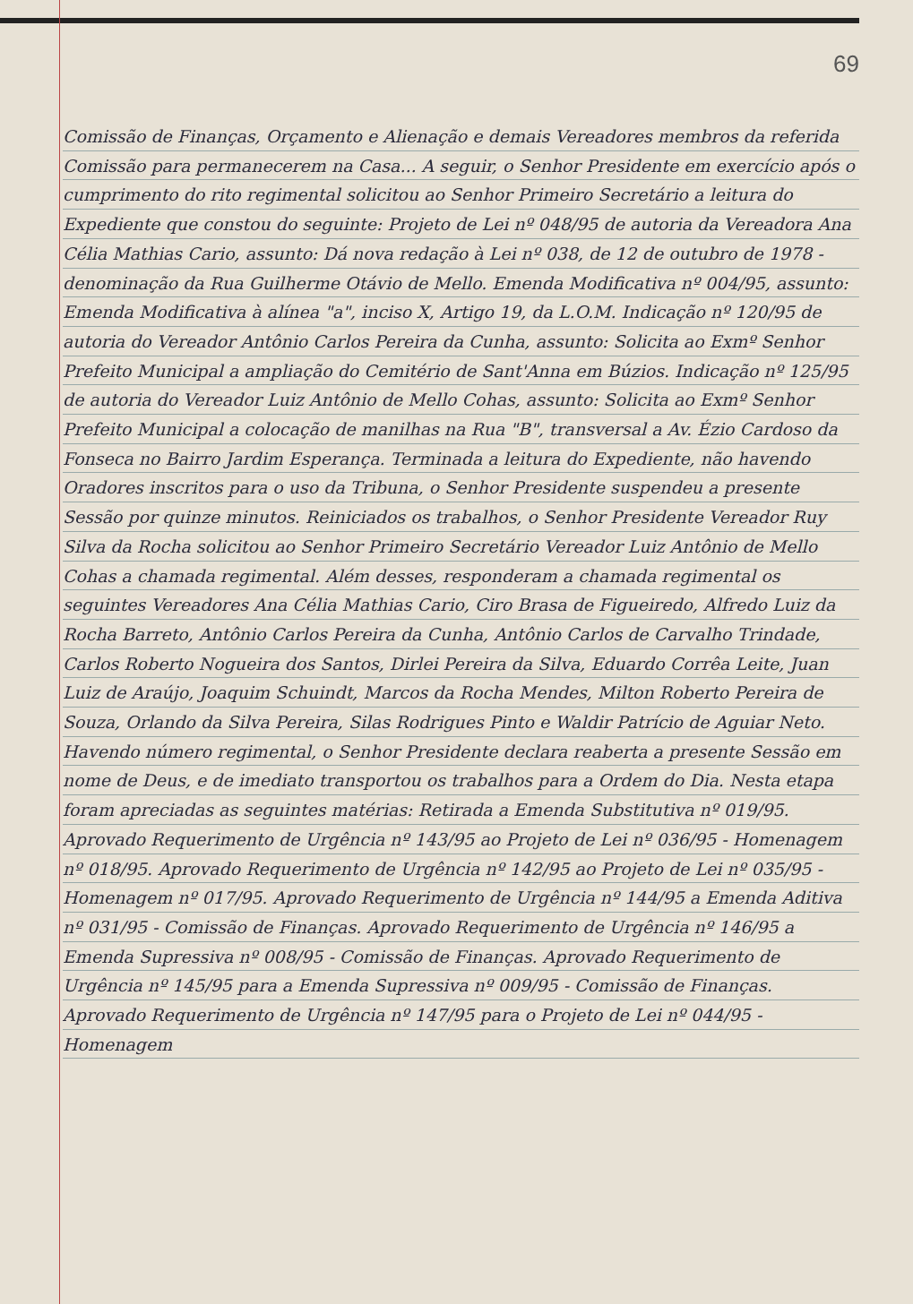69
Comissão de Finanças, Orçamento e Alienação e demais Vereadores membros da referida Comissão para permanecerem na Casa... A seguir, o Senhor Presidente em exercício após o cumprimento do rito regimental solicitou ao Senhor Primeiro Secretário a leitura do Expediente que constou do seguinte: Projeto de Lei nº 048/95 de autoria da Vereadora Ana Célia Mathias Cario, assunto: Dá nova redação à Lei nº 038, de 12 de outubro de 1978 - denominação da Rua Guilherme Otávio de Mello. Emenda Modificativa nº 004/95, assunto: Emenda Modificativa à alínea "a", inciso X, Artigo 19, da L.O.M. Indicação nº 120/95 de autoria do Vereador Antônio Carlos Pereira da Cunha, assunto: Solicita ao Exmº Senhor Prefeito Municipal a ampliação do Cemitério de Sant'Anna em Búzios. Indicação nº 125/95 de autoria do Vereador Luiz Antônio de Mello Cohas, assunto: Solicita ao Exmº Senhor Prefeito Municipal a colocação de manilhas na Rua "B", transversal a Av. Ézio Cardoso da Fonseca no Bairro Jardim Esperança. Terminada a leitura do Expediente, não havendo Oradores inscritos para o uso da Tribuna, o Senhor Presidente suspendeu a presente Sessão por quinze minutos. Reiniciados os trabalhos, o Senhor Presidente Vereador Ruy Silva da Rocha solicitou ao Senhor Primeiro Secretário Vereador Luiz Antônio de Mello Cohas a chamada regimental. Além desses, responderam a chamada regimental os seguintes Vereadores Ana Célia Mathias Cario, Ciro Brasa de Figueiredo, Alfredo Luiz da Rocha Barreto, Antônio Carlos Pereira da Cunha, Antônio Carlos de Carvalho Trindade, Carlos Roberto Nogueira dos Santos, Dirlei Pereira da Silva, Eduardo Corrêa Leite, Juan Luiz de Araújo, Joaquim Schuindt, Marcos da Rocha Mendes, Milton Roberto Pereira de Souza, Orlando da Silva Pereira, Silas Rodrigues Pinto e Waldir Patrício de Aguiar Neto. Havendo número regimental, o Senhor Presidente declara reaberta a presente Sessão em nome de Deus, e de imediato transportou os trabalhos para a Ordem do Dia. Nesta etapa foram apreciadas as seguintes matérias: Retirada a Emenda Substitutiva nº 019/95. Aprovado Requerimento de Urgência nº 143/95 ao Projeto de Lei nº 036/95 - Homenagem nº 018/95. Aprovado Requerimento de Urgência nº 142/95 ao Projeto de Lei nº 035/95 - Homenagem nº 017/95. Aprovado Requerimento de Urgência nº 144/95 a Emenda Aditiva nº 031/95 - Comissão de Finanças. Aprovado Requerimento de Urgência nº 146/95 a Emenda Supressiva nº 008/95 - Comissão de Finanças. Aprovado Requerimento de Urgência nº 145/95 para a Emenda Supressiva nº 009/95 - Comissão de Finanças. Aprovado Requerimento de Urgência nº 147/95 para o Projeto de Lei nº 044/95 - Homenagem